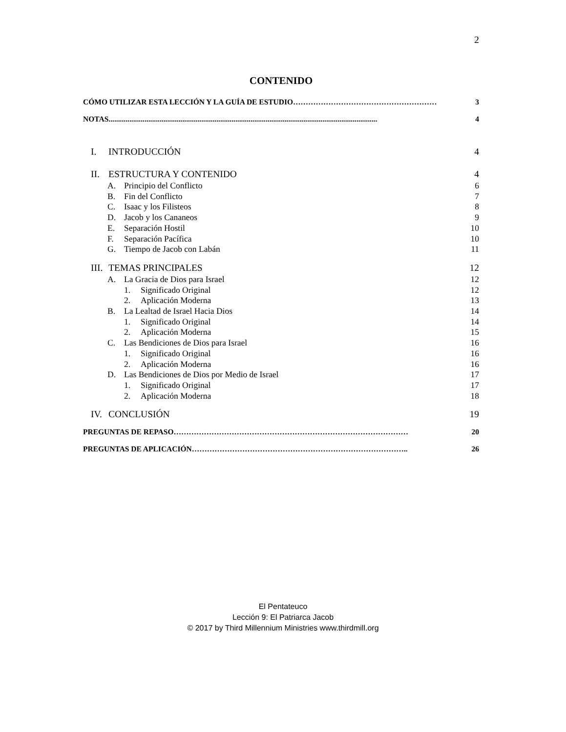2
CONTENIDO
CÓMO UTILIZAR ESTA LECCIÓN Y LA GUÍA DE ESTUDIO ………………………………………………… 3
NOTAS.............................................................................................................................................. 4
I. INTRODUCCIÓN 4
II. ESTRUCTURA Y CONTENIDO 4
A. Principio del Conflicto 6
B. Fin del Conflicto 7
C. Isaac y los Filisteos 8
D. Jacob y los Cananeos 9
E. Separación Hostil 10
F. Separación Pacífica 10
G. Tiempo de Jacob con Labán 11
III. TEMAS PRINCIPALES 12
A. La Gracia de Dios para Israel 12
1. Significado Original 12
2. Aplicación Moderna 13
B. La Lealtad de Israel Hacia Dios 14
1. Significado Original 14
2. Aplicación Moderna 15
C. Las Bendiciones de Dios para Israel 16
1. Significado Original 16
2. Aplicación Moderna 16
D. Las Bendiciones de Dios por Medio de Israel 17
1. Significado Original 17
2. Aplicación Moderna 18
IV. CONCLUSIÓN 19
PREGUNTAS DE REPASO ………………………………………………………………………………… 20
PREGUNTAS DE APLICACIÓN ………………………………………………………………………….. 26
El Pentateuco
Lección 9: El Patriarca Jacob
© 2017 by Third Millennium Ministries www.thirdmill.org